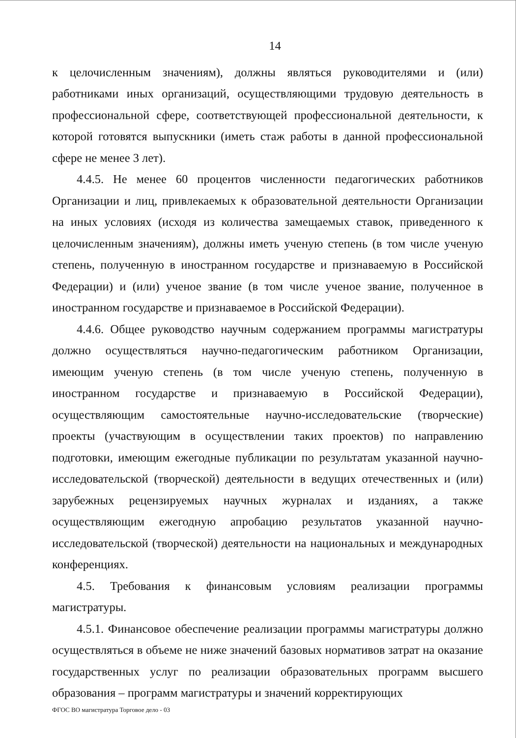14
к целочисленным значениям), должны являться руководителями и (или) работниками иных организаций, осуществляющими трудовую деятельность в профессиональной сфере, соответствующей профессиональной деятельности, к которой готовятся выпускники (иметь стаж работы в данной профессиональной сфере не менее 3 лет).
4.4.5. Не менее 60 процентов численности педагогических работников Организации и лиц, привлекаемых к образовательной деятельности Организации на иных условиях (исходя из количества замещаемых ставок, приведенного к целочисленным значениям), должны иметь ученую степень (в том числе ученую степень, полученную в иностранном государстве и признаваемую в Российской Федерации) и (или) ученое звание (в том числе ученое звание, полученное в иностранном государстве и признаваемое в Российской Федерации).
4.4.6. Общее руководство научным содержанием программы магистратуры должно осуществляться научно-педагогическим работником Организации, имеющим ученую степень (в том числе ученую степень, полученную в иностранном государстве и признаваемую в Российской Федерации), осуществляющим самостоятельные научно-исследовательские (творческие) проекты (участвующим в осуществлении таких проектов) по направлению подготовки, имеющим ежегодные публикации по результатам указанной научно-исследовательской (творческой) деятельности в ведущих отечественных и (или) зарубежных рецензируемых научных журналах и изданиях, а также осуществляющим ежегодную апробацию результатов указанной научно-исследовательской (творческой) деятельности на национальных и международных конференциях.
4.5. Требования к финансовым условиям реализации программы магистратуры.
4.5.1. Финансовое обеспечение реализации программы магистратуры должно осуществляться в объеме не ниже значений базовых нормативов затрат на оказание государственных услуг по реализации образовательных программ высшего образования – программ магистратуры и значений корректирующих
ФГОС ВО магистратура Торговое дело - 03